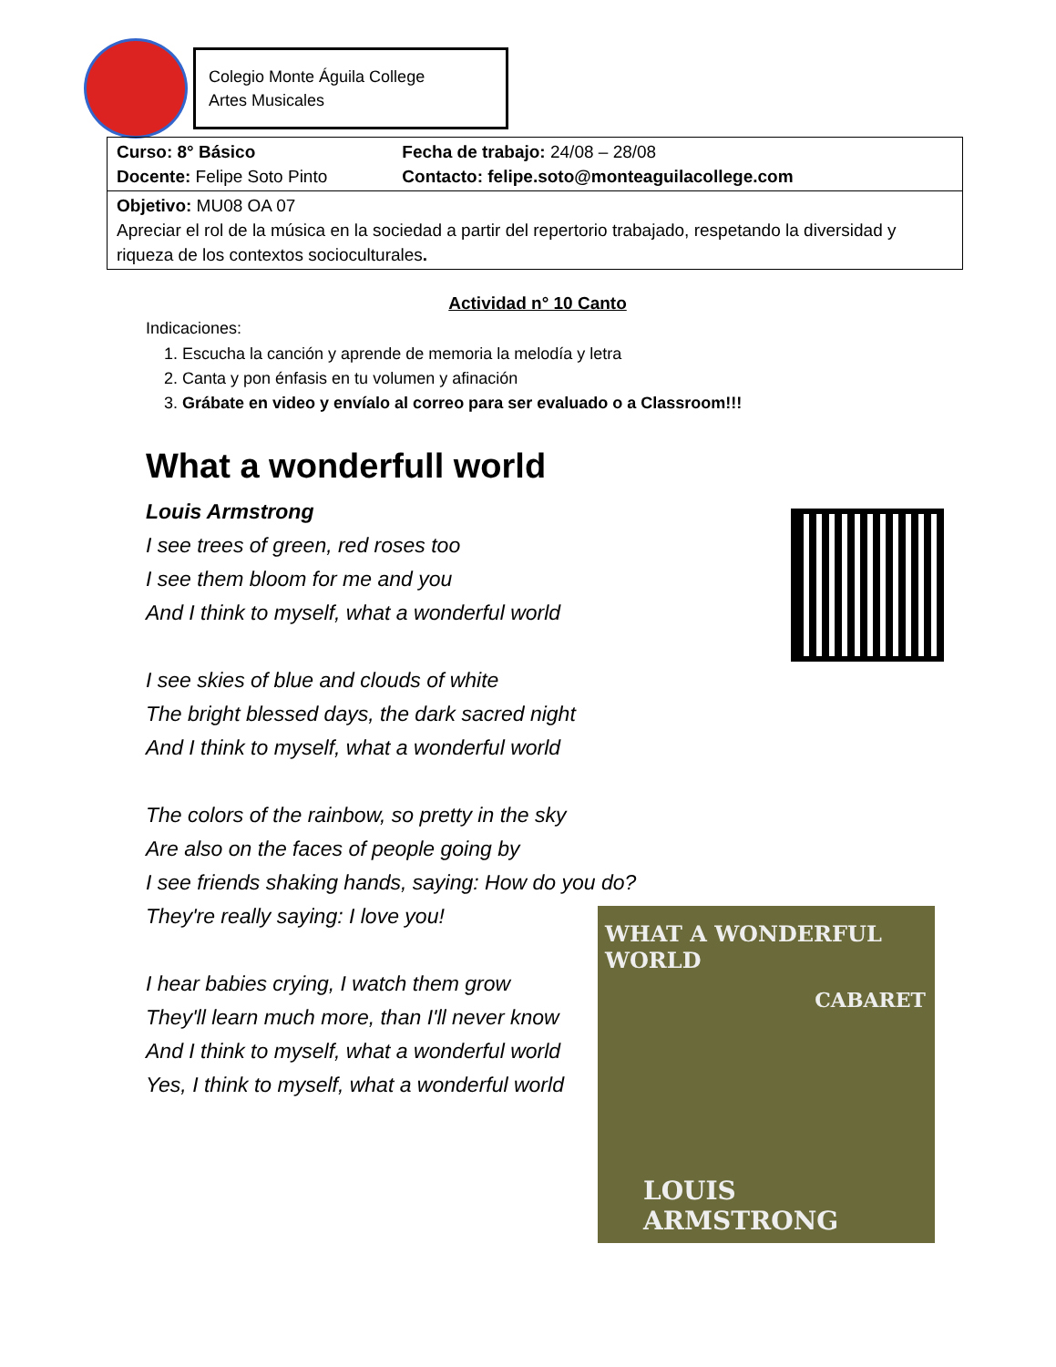Colegio Monte Águila College
Artes Musicales
| Curso: 8° Básico Docente: Felipe Soto Pinto | Fecha de trabajo: 24/08 – 28/08 Contacto: felipe.soto@monteaguilacollege.com |
| Objetivo: MU08 OA 07 Apreciar el rol de la música en la sociedad a partir del repertorio trabajado, respetando la diversidad y riqueza de los contextos socioculturales . | |
Actividad n° 10 Canto
Indicaciones:
1. Escucha la canción y aprende de memoria la melodía y letra
2. Canta y pon énfasis en tu volumen y afinación
3. Grábate en video y envíalo al correo para ser evaluado o a Classroom!!!
What a wonderfull world
Louis Armstrong
I see trees of green, red roses too
I see them bloom for me and you
And I think to myself, what a wonderful world
I see skies of blue and clouds of white
The bright blessed days, the dark sacred night
And I think to myself, what a wonderful world
The colors of the rainbow, so pretty in the sky
Are also on the faces of people going by
I see friends shaking hands, saying: How do you do?
They're really saying: I love you!
I hear babies crying, I watch them grow
They'll learn much more, than I'll never know
And I think to myself, what a wonderful world
Yes, I think to myself, what a wonderful world
WHAT A WONDERFUL WORLD
CABARET
LOUIS ARMSTRONG